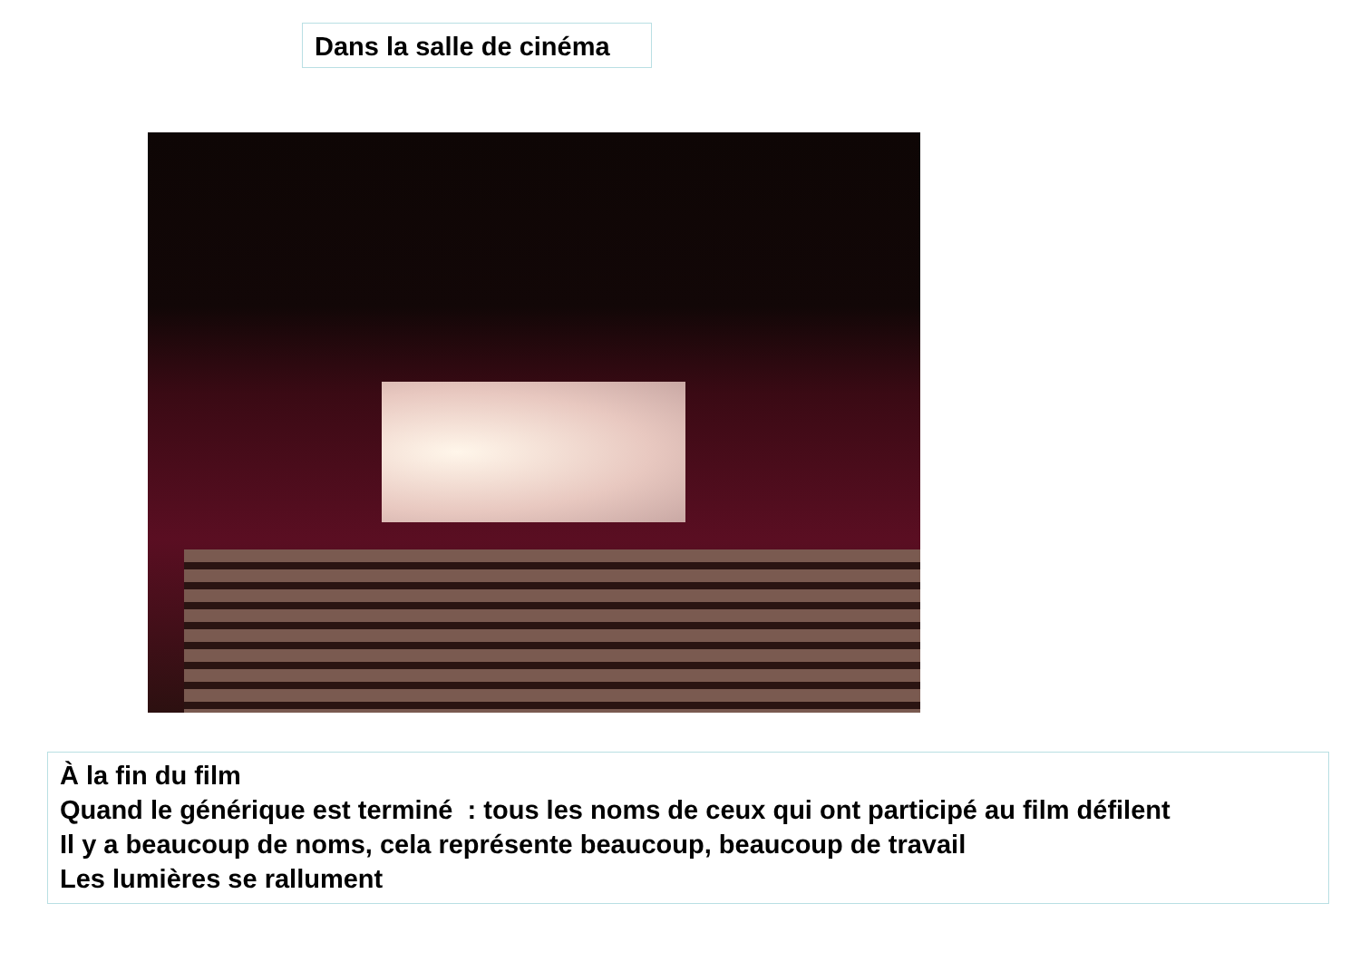Dans la salle de cinéma
À la fin du film
Quand le générique est terminé : tous les noms de ceux qui ont participé au film défilent
Il y a beaucoup de noms, cela représente beaucoup, beaucoup de travail
Les lumières se rallument